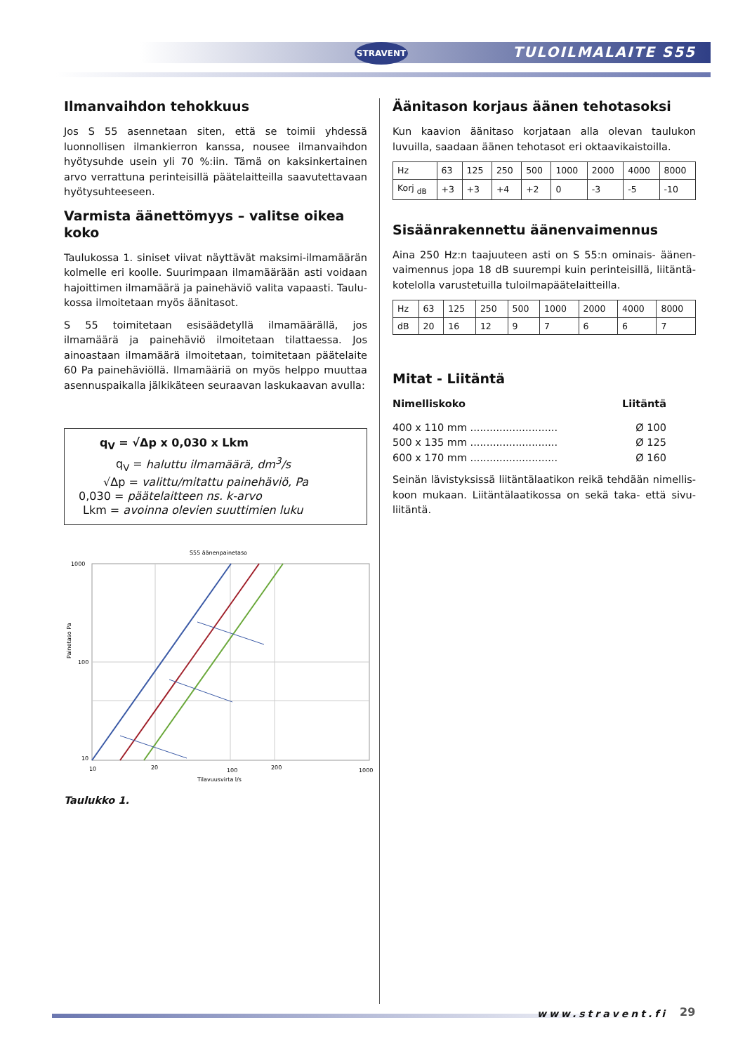STRAVENT TULOILMALAITE S55
Ilmanvaihdon tehokkuus
Jos S 55 asennetaan siten, että se toimii yhdessä luonnollisen ilmankierron kanssa, nousee ilmanvaihdon hyötysuhde usein yli 70 %:iin. Tämä on kaksinkertainen arvo verrattuna perin­teisillä päätelaitteilla saavutettavaan hyötysuhteeseen.
Varmista äänettömyys – valitse oikea koko
Taulukossa 1. siniset viivat näyttävät maksimi-ilmamäärän kolmelle eri koolle. Suurimpaan ilmamäärään asti voidaan hajoittimen ilmamäärä ja painehäviö valita vapaasti. Taulu­kossa ilmoitetaan myös äänitasot.
S 55 toimitetaan esisäädetyllä ilmamäärällä, jos ilmamäärä ja painehäviö ilmoitetaan tilattaessa. Jos ainoastaan ilmamäärä ilmoitetaan, toimitetaan päätelaite 60 Pa painehäviöllä. Ilma­määriä on myös helppo muuttaa asennuspaikalla jälkikäteen seuraavan laskukaavan avulla:
q<sub>V</sub> = √Δp x 0,030 x Lkm
q<sub>V</sub> = haluttu ilmamäärä, dm<sup>3</sup>/s
√Δp = valittu/mitattu painehäviö, Pa
0,030 = päätelaitteen ns. k-arvo
Lkm = avoinna olevien suuttimien luku
S55 äänenpainetaso
Painetaso Pa
1000
100
10
10
20
100
200
1000
Tilavuusvirta l/s
Taulukko 1.
Äänitason korjaus äänen tehotasoksi
Kun kaavion äänitaso korjataan alla olevan taulukon luvuilla, saadaan äänen tehotasot eri oktaavikaistoilla.
| Hz | 63 | 125 | 250 | 500 | 1000 | 2000 | 4000 | 8000 |
| Korj <sub>dB</sub> | +3 | +3 | +4 | +2 | 0 | -3 | -5 | -10 |
Sisäänrakennettu äänenvaimennus
Aina 250 Hz:n taajuuteen asti on S 55:n ominais- äänen­vaimennus jopa 18 dB suurempi kuin perinteisillä, liitäntä­kotelolla varustetuilla tuloilmapäätelaitteilla.
| Hz | 63 | 125 | 250 | 500 | 1000 | 2000 | 4000 | 8000 |
| dB | 20 | 16 | 12 | 9 | 7 | 6 | 6 | 7 |
Mitat - Liitäntä
Nimelliskoko Liitäntä
400 x 110 mm ........................... Ø 100
500 x 135 mm ........................... Ø 125
600 x 170 mm ........................... Ø 160
Seinän lävistyksissä liitäntälaatikon reikä tehdään nimellis­koon mukaan. Liitäntälaatikossa on sekä taka- että sivu­liitäntä.
www.stravent.fi 29